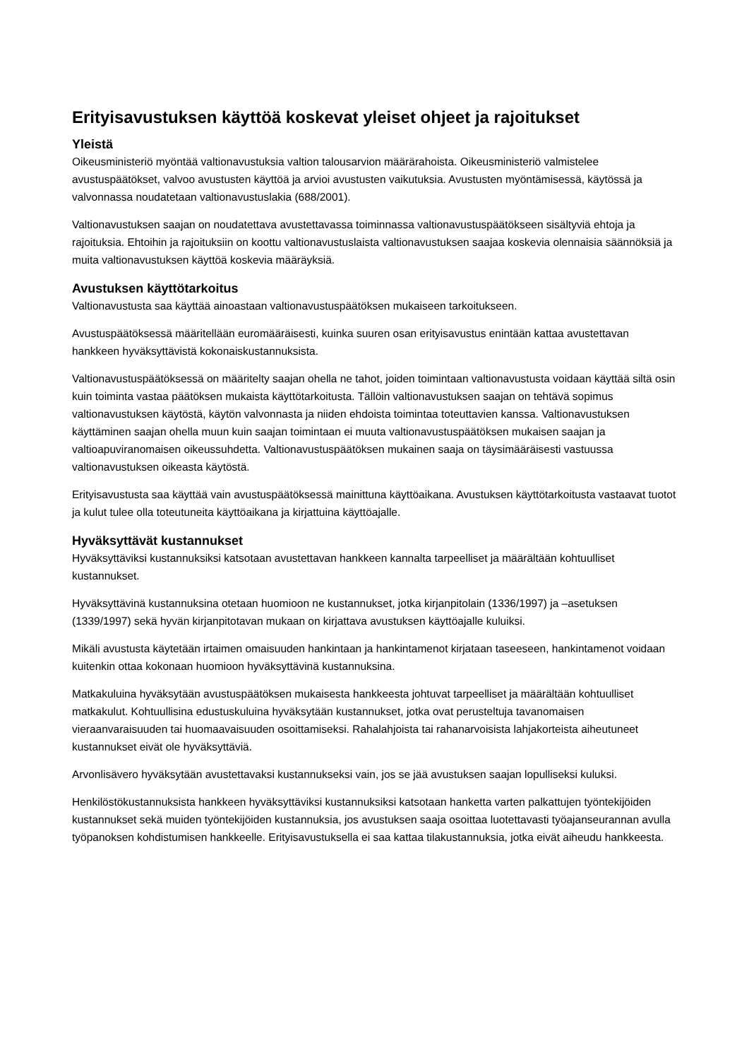Erityisavustuksen käyttöä koskevat yleiset ohjeet ja rajoitukset
Yleistä
Oikeusministeriö myöntää valtionavustuksia valtion talousarvion määrärahoista. Oikeusministeriö valmistelee avustuspäätökset, valvoo avustusten käyttöä ja arvioi avustusten vaikutuksia. Avustusten myöntämisessä, käytössä ja valvonnassa noudatetaan valtionavustuslakia (688/2001).
Valtionavustuksen saajan on noudatettava avustettavassa toiminnassa valtionavustuspäätökseen sisältyviä ehtoja ja rajoituksia. Ehtoihin ja rajoituksiin on koottu valtionavustuslaista valtionavustuksen saajaa koskevia olennaisia säännöksiä ja muita valtionavustuksen käyttöä koskevia määräyksiä.
Avustuksen käyttötarkoitus
Valtionavustusta saa käyttää ainoastaan valtionavustuspäätöksen mukaiseen tarkoitukseen.
Avustuspäätöksessä määritellään euromääräisesti, kuinka suuren osan erityisavustus enintään kattaa avustettavan hankkeen hyväksyttävistä kokonaiskustannuksista.
Valtionavustuspäätöksessä on määritelty saajan ohella ne tahot, joiden toimintaan valtionavustusta voidaan käyttää siltä osin kuin toiminta vastaa päätöksen mukaista käyttötarkoitusta. Tällöin valtionavustuksen saajan on tehtävä sopimus valtionavustuksen käytöstä, käytön valvonnasta ja niiden ehdoista toimintaa toteuttavien kanssa. Valtionavustuksen käyttäminen saajan ohella muun kuin saajan toimintaan ei muuta valtionavustuspäätöksen mukaisen saajan ja valtioapuviranomaisen oikeussuhdetta. Valtionavustuspäätöksen mukainen saaja on täysimääräisesti vastuussa valtionavustuksen oikeasta käytöstä.
Erityisavustusta saa käyttää vain avustuspäätöksessä mainittuna käyttöaikana. Avustuksen käyttötarkoitusta vastaavat tuotot ja kulut tulee olla toteutuneita käyttöaikana ja kirjattuina käyttöajalle.
Hyväksyttävät kustannukset
Hyväksyttäviksi kustannuksiksi katsotaan avustettavan hankkeen kannalta tarpeelliset ja määrältään kohtuulliset kustannukset.
Hyväksyttävinä kustannuksina otetaan huomioon ne kustannukset, jotka kirjanpitolain (1336/1997) ja –asetuksen (1339/1997) sekä hyvän kirjanpitotavan mukaan on kirjattava avustuksen käyttöajalle kuluiksi.
Mikäli avustusta käytetään irtaimen omaisuuden hankintaan ja hankintamenot kirjataan taseeseen, hankintamenot voidaan kuitenkin ottaa kokonaan huomioon hyväksyttävinä kustannuksina.
Matkakuluina hyväksytään avustuspäätöksen mukaisesta hankkeesta johtuvat tarpeelliset ja määrältään kohtuulliset matkakulut. Kohtuullisina edustuskuluina hyväksytään kustannukset, jotka ovat perusteltuja tavanomaisen vieraanvaraisuuden tai huomaavaisuuden osoittamiseksi. Rahalahjoista tai rahanarvoisista lahjakorteista aiheutuneet kustannukset eivät ole hyväksyttäviä.
Arvonlisävero hyväksytään avustettavaksi kustannukseksi vain, jos se jää avustuksen saajan lopulliseksi kuluksi.
Henkilöstökustannuksista hankkeen hyväksyttäviksi kustannuksiksi katsotaan hanketta varten palkattujen työntekijöiden kustannukset sekä muiden työntekijöiden kustannuksia, jos avustuksen saaja osoittaa luotettavasti työajanseurannan avulla työpanoksen kohdistumisen hankkeelle. Erityisavustuksella ei saa kattaa tilakustannuksia, jotka eivät aiheudu hankkeesta.